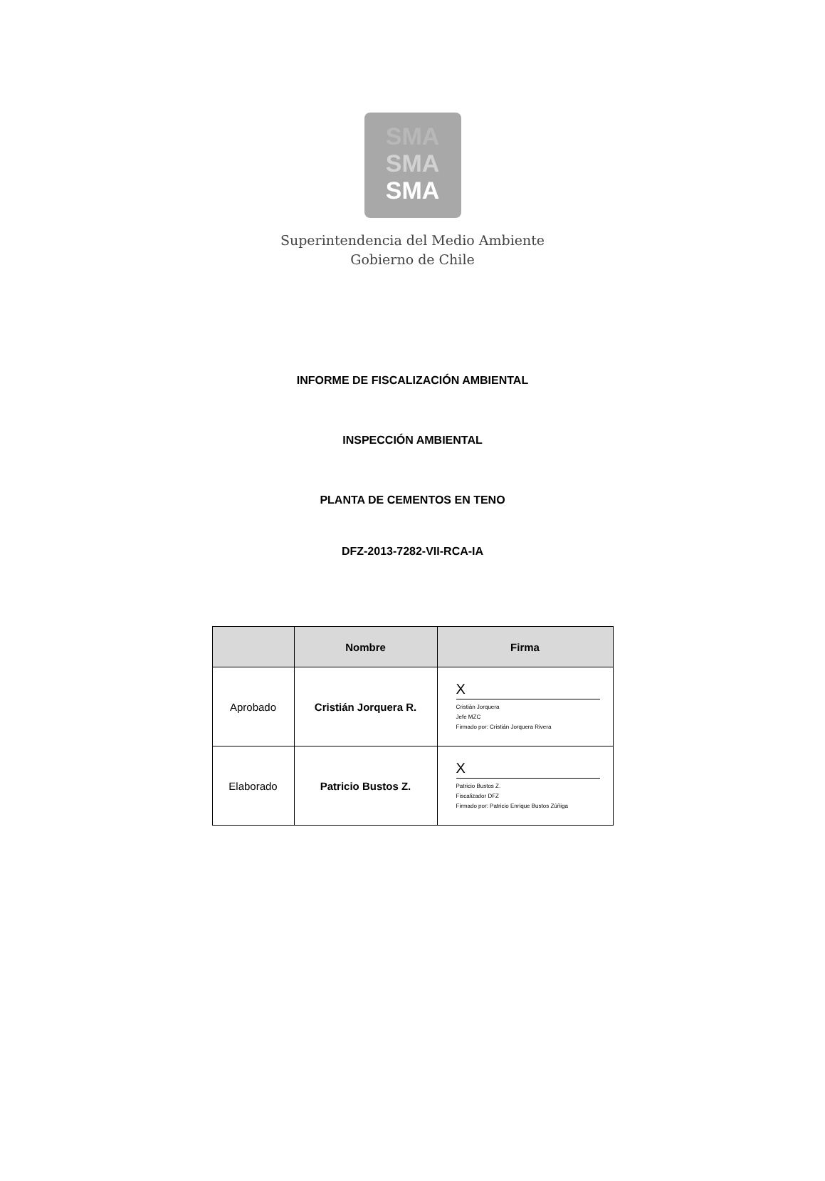SMA
SMA
SMA
Superintendencia del Medio Ambiente
Gobierno de Chile
INFORME DE FISCALIZACIÓN AMBIENTAL
INSPECCIÓN AMBIENTAL
PLANTA DE CEMENTOS EN TENO
DFZ-2013-7282-VII-RCA-IA
| | Nombre | Firma |
| --- | --- | --- |
| Aprobado | Cristián Jorquera R. | X Cristián Jorquera Jefe MZC Firmado por: Cristián Jorquera Rivera |
| Elaborado | Patricio Bustos Z. | X Patricio Bustos Z. Fiscalizador DFZ Firmado por: Patricio Enrique Bustos Zúñiga |